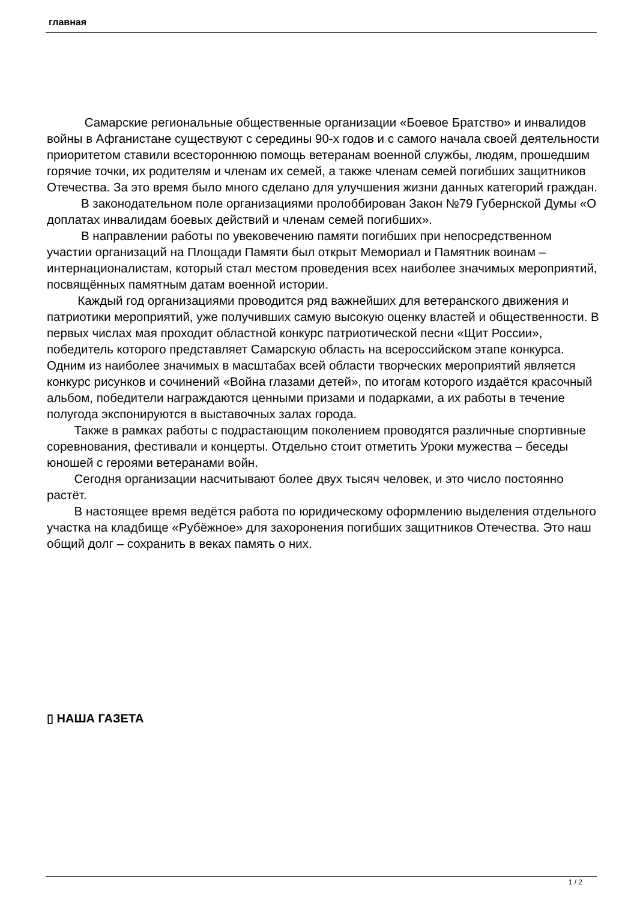главная
Самарские региональные общественные организации «Боевое Братство» и инвалидов войны в Афганистане существуют с середины 90-х годов и с самого начала своей деятельности приоритетом ставили всестороннюю помощь ветеранам военной службы, людям, прошедшим горячие точки, их родителям и членам их семей, а также членам семей погибших защитников Отечества. За это время было много сделано для улучшения жизни данных категорий граждан.
В законодательном поле организациями пролоббирован Закон №79 Губернской Думы «О доплатах инвалидам боевых действий и членам семей погибших».
В направлении работы по увековечению памяти погибших при непосредственном участии организаций на Площади Памяти был открыт Мемориал и Памятник воинам – интернационалистам, который стал местом проведения всех наиболее значимых мероприятий, посвящённых памятным датам военной истории.
Каждый год организациями проводится ряд важнейших для ветеранского движения и патриотики мероприятий, уже получивших самую высокую оценку властей и общественности. В первых числах мая проходит областной конкурс патриотической песни «Щит России», победитель которого представляет Самарскую область на всероссийском этапе конкурса. Одним из наиболее значимых в масштабах всей области творческих мероприятий является конкурс рисунков и сочинений «Война глазами детей», по итогам которого издаётся красочный альбом, победители награждаются ценными призами и подарками, а их работы в течение полугода экспонируются в выставочных залах города.
Также в рамках работы с подрастающим поколением проводятся различные спортивные соревнования, фестивали и концерты. Отдельно стоит отметить Уроки мужества – беседы юношей с героями ветеранами войн.
Сегодня организации насчитывают более двух тысяч человек, и это число постоянно растёт.
В настоящее время ведётся работа по юридическому оформлению выделения отдельного участка на кладбище «Рубёжное» для захоронения погибших защитников Отечества. Это наш общий долг – сохранить в веках память о них.
▯ НАША ГАЗЕТА
1 / 2